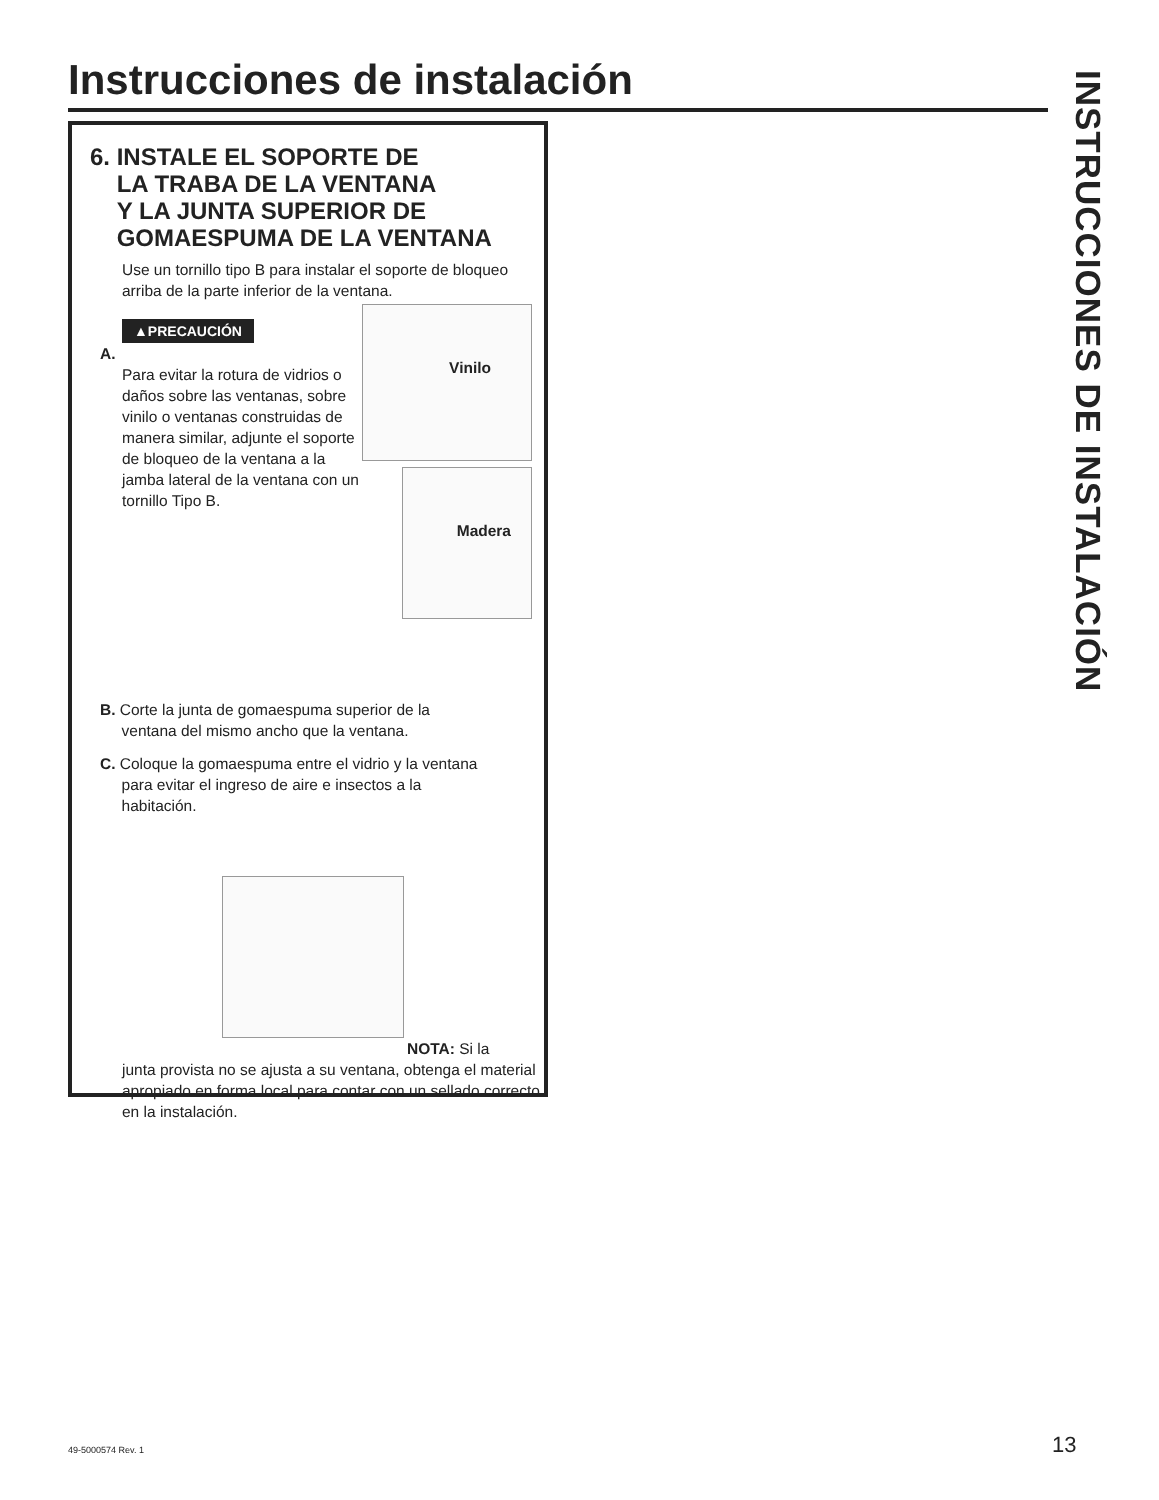Instrucciones de instalación
6. INSTALE EL SOPORTE DE
LA TRABA DE LA VENTANA
Y LA JUNTA SUPERIOR DE
GOMAESPUMA DE LA VENTANA
Use un tornillo tipo B para instalar el soporte de bloqueo arriba de la parte inferior de la ventana.
▲PRECAUCIÓN
A.
Para evitar la rotura de vidrios o daños sobre las ventanas, sobre vinilo o ventanas construidas de manera similar, adjunte el soporte de bloqueo de la ventana a la jamba lateral de la ventana con un tornillo Tipo B.
Vinilo
Madera
B. Corte la junta de gomaespuma superior de la
ventana del mismo ancho que la ventana.
C. Coloque la gomaespuma entre el vidrio y la ventana
para evitar el ingreso de aire e insectos a la
habitación.
NOTA: Si la
junta provista no se ajusta a su ventana, obtenga el material apropiado en forma local para contar con un sellado correcto en la instalación.
INSTRUCCIONES DE INSTALACIÓN
49-5000574 Rev. 1 13